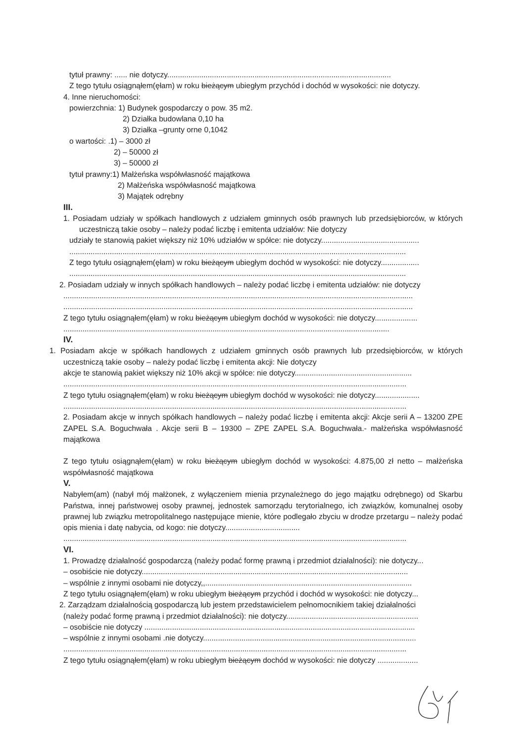tytuł prawny: ...... nie dotyczy.........................................................................................................
Z tego tytułu osiągnąłem(ęłam) w roku bieżącym ubiegłym przychód i dochód w wysokości: nie dotyczy.
4. Inne nieruchomości:
powierzchnia: 1) Budynek gospodarczy o pow. 35 m2.
2) Działka budowlana 0,10 ha
3) Działka –grunty orne 0,1042
o wartości: .1) – 3000 zł
2) – 50000 zł
3) – 50000 zł
tytuł prawny:1) Małżeńska współwłasność majątkowa
2) Małżeńska współwłasność majątkowa
3) Majątek odrębny
III.
1. Posiadam udziały w spółkach handlowych z udziałem gminnych osób prawnych lub przedsiębiorców, w których uczestniczą takie osoby – należy podać liczbę i emitenta udziałów: Nie dotyczy
udziały te stanowią pakiet większy niż 10% udziałów w spółce: nie dotyczy..............................................
..............................................................................................................................................................
Z tego tytułu osiągnąłem(ęłam) w roku bieżącym ubiegłym dochód w wysokości: nie dotyczy..................
..............................................................................................................................................................
2. Posiadam udziały w innych spółkach handlowych – należy podać liczbę i emitenta udziałów: nie dotyczy
....................................................................................................................................................................
....................................................................................................................................................................
Z tego tytułu osiągnąłem(ęłam) w roku bieżącym ubiegłym dochód w wysokości: nie dotyczy....................
.........................................................................................................................................................
IV.
1. Posiadam akcje w spółkach handlowych z udziałem gminnych osób prawnych lub przedsiębiorców, w których uczestniczą takie osoby – należy podać liczbę i emitenta akcji: Nie dotyczy
akcje te stanowią pakiet większy niż 10% akcji w spółce: nie dotyczy.......................................................
.................................................................................................................................................................
Z tego tytułu osiągnąłem(ęłam) w roku bieżącym ubiegłym dochód w wysokości: nie dotyczy.....................
.................................................................................................................................................................
2. Posiadam akcje w innych spółkach handlowych – należy podać liczbę i emitenta akcji: Akcje serii A – 13200 ZPE ZAPEL S.A. Boguchwała . Akcje serii B – 19300 – ZPE ZAPEL S.A. Boguchwała.- małżeńska współwłasność majątkowa
Z tego tytułu osiągnąłem(ęłam) w roku bieżącym ubiegłym dochód w wysokości: 4.875,00 zł netto – małżeńska współwłasność majątkowa
V.
Nabyłem(am) (nabył mój małżonek, z wyłączeniem mienia przynależnego do jego majątku odrębnego) od Skarbu Państwa, innej państwowej osoby prawnej, jednostek samorządu terytorialnego, ich związków, komunalnej osoby prawnej lub związku metropolitalnego następujące mienie, które podlegało zbyciu w drodze przetargu – należy podać opis mienia i datę nabycia, od kogo: nie dotyczy...................................
.................................................................................................................................................................
VI.
1. Prowadzę działalność gospodarczą (należy podać formę prawną i przedmiot działalności): nie dotyczy...
– osobiście nie dotyczy.............................................................................................................................
– wspólnie z innymi osobami nie dotyczy,,.................................................................................................
Z tego tytułu osiągnąłem(ęłam) w roku ubiegłym bieżącym przychód i dochód w wysokości: nie dotyczy...
2. Zarządzam działalnością gospodarczą lub jestem przedstawicielem pełnomocnikiem takiej działalności
(należy podać formę prawną i przedmiot działalności): nie dotyczy..............................................................
– osobiście nie dotyczy ...............................................................................................................................
– wspólnie z innymi osobami .nie dotyczy....................................................................................................
.................................................................................................................................................................
Z tego tytułu osiągnąłem(ęłam) w roku ubiegłym bieżącym dochód w wysokości: nie dotyczy ...................